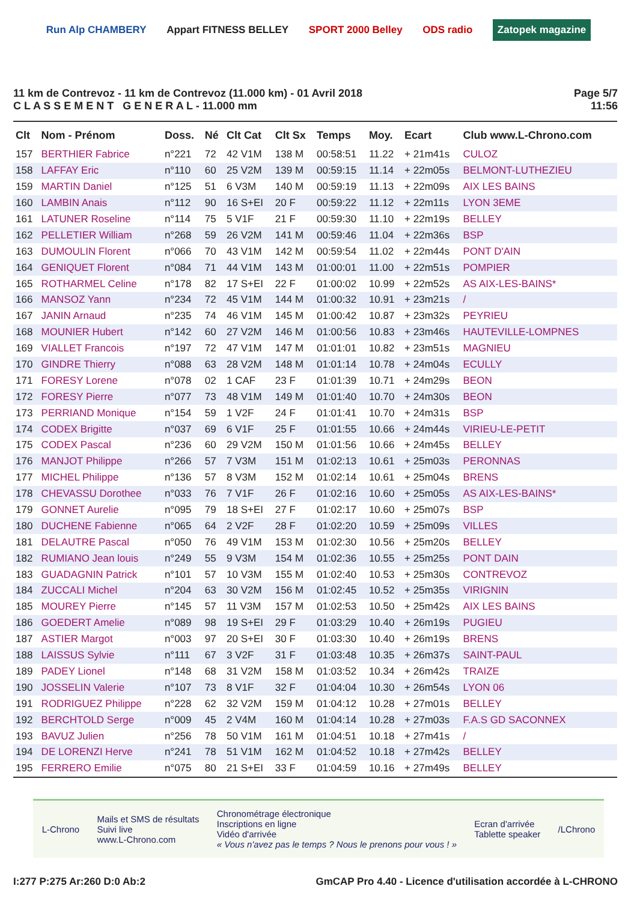Run Alp CHAMBERY Appart FITNESS BELLEY SPORT 2000 Belley ODS radio Zatopek magazine
11 km de Contrevoz - 11 km de Contrevoz (11.000 km) - 01 Avril 2018
C L A S S E M E N T G E N E R A L - 11.000 mm
Page 5/7
11:56
| Clt | Nom - Prénom | Doss. | Né | Clt Cat | Clt Sx | Temps | Moy. | Ecart | Club www.L-Chrono.com |
| --- | --- | --- | --- | --- | --- | --- | --- | --- | --- |
| 157 | BERTHIER Fabrice | n°221 | 72 | 42 V1M | 138 M | 00:58:51 | 11.22 | + 21m41s | CULOZ |
| 158 | LAFFAY Eric | n°110 | 60 | 25 V2M | 139 M | 00:59:15 | 11.14 | + 22m05s | BELMONT-LUTHEZIEU |
| 159 | MARTIN Daniel | n°125 | 51 | 6 V3M | 140 M | 00:59:19 | 11.13 | + 22m09s | AIX LES BAINS |
| 160 | LAMBIN Anais | n°112 | 90 | 16 S+EI | 20 F | 00:59:22 | 11.12 | + 22m11s | LYON 3EME |
| 161 | LATUNER Roseline | n°114 | 75 | 5 V1F | 21 F | 00:59:30 | 11.10 | + 22m19s | BELLEY |
| 162 | PELLETIER William | n°268 | 59 | 26 V2M | 141 M | 00:59:46 | 11.04 | + 22m36s | BSP |
| 163 | DUMOULIN Florent | n°066 | 70 | 43 V1M | 142 M | 00:59:54 | 11.02 | + 22m44s | PONT D'AIN |
| 164 | GENIQUET Florent | n°084 | 71 | 44 V1M | 143 M | 01:00:01 | 11.00 | + 22m51s | POMPIER |
| 165 | ROTHARMEL Celine | n°178 | 82 | 17 S+EI | 22 F | 01:00:02 | 10.99 | + 22m52s | AS AIX-LES-BAINS* |
| 166 | MANSOZ Yann | n°234 | 72 | 45 V1M | 144 M | 01:00:32 | 10.91 | + 23m21s | / |
| 167 | JANIN Arnaud | n°235 | 74 | 46 V1M | 145 M | 01:00:42 | 10.87 | + 23m32s | PEYRIEU |
| 168 | MOUNIER Hubert | n°142 | 60 | 27 V2M | 146 M | 01:00:56 | 10.83 | + 23m46s | HAUTEVILLE-LOMPNES |
| 169 | VIALLET Francois | n°197 | 72 | 47 V1M | 147 M | 01:01:01 | 10.82 | + 23m51s | MAGNIEU |
| 170 | GINDRE Thierry | n°088 | 63 | 28 V2M | 148 M | 01:01:14 | 10.78 | + 24m04s | ECULLY |
| 171 | FORESY Lorene | n°078 | 02 | 1 CAF | 23 F | 01:01:39 | 10.71 | + 24m29s | BEON |
| 172 | FORESY Pierre | n°077 | 73 | 48 V1M | 149 M | 01:01:40 | 10.70 | + 24m30s | BEON |
| 173 | PERRIAND Monique | n°154 | 59 | 1 V2F | 24 F | 01:01:41 | 10.70 | + 24m31s | BSP |
| 174 | CODEX Brigitte | n°037 | 69 | 6 V1F | 25 F | 01:01:55 | 10.66 | + 24m44s | VIRIEU-LE-PETIT |
| 175 | CODEX Pascal | n°236 | 60 | 29 V2M | 150 M | 01:01:56 | 10.66 | + 24m45s | BELLEY |
| 176 | MANJOT Philippe | n°266 | 57 | 7 V3M | 151 M | 01:02:13 | 10.61 | + 25m03s | PERONNAS |
| 177 | MICHEL Philippe | n°136 | 57 | 8 V3M | 152 M | 01:02:14 | 10.61 | + 25m04s | BRENS |
| 178 | CHEVASSU Dorothee | n°033 | 76 | 7 V1F | 26 F | 01:02:16 | 10.60 | + 25m05s | AS AIX-LES-BAINS* |
| 179 | GONNET Aurelie | n°095 | 79 | 18 S+EI | 27 F | 01:02:17 | 10.60 | + 25m07s | BSP |
| 180 | DUCHENE Fabienne | n°065 | 64 | 2 V2F | 28 F | 01:02:20 | 10.59 | + 25m09s | VILLES |
| 181 | DELAUTRE Pascal | n°050 | 76 | 49 V1M | 153 M | 01:02:30 | 10.56 | + 25m20s | BELLEY |
| 182 | RUMIANO Jean louis | n°249 | 55 | 9 V3M | 154 M | 01:02:36 | 10.55 | + 25m25s | PONT DAIN |
| 183 | GUADAGNIN Patrick | n°101 | 57 | 10 V3M | 155 M | 01:02:40 | 10.53 | + 25m30s | CONTREVOZ |
| 184 | ZUCCALI Michel | n°204 | 63 | 30 V2M | 156 M | 01:02:45 | 10.52 | + 25m35s | VIRIGNIN |
| 185 | MOUREY Pierre | n°145 | 57 | 11 V3M | 157 M | 01:02:53 | 10.50 | + 25m42s | AIX LES BAINS |
| 186 | GOEDERT Amelie | n°089 | 98 | 19 S+EI | 29 F | 01:03:29 | 10.40 | + 26m19s | PUGIEU |
| 187 | ASTIER Margot | n°003 | 97 | 20 S+EI | 30 F | 01:03:30 | 10.40 | + 26m19s | BRENS |
| 188 | LAISSUS Sylvie | n°111 | 67 | 3 V2F | 31 F | 01:03:48 | 10.35 | + 26m37s | SAINT-PAUL |
| 189 | PADEY Lionel | n°148 | 68 | 31 V2M | 158 M | 01:03:52 | 10.34 | + 26m42s | TRAIZE |
| 190 | JOSSELIN Valerie | n°107 | 73 | 8 V1F | 32 F | 01:04:04 | 10.30 | + 26m54s | LYON 06 |
| 191 | RODRIGUEZ Philippe | n°228 | 62 | 32 V2M | 159 M | 01:04:12 | 10.28 | + 27m01s | BELLEY |
| 192 | BERCHTOLD Serge | n°009 | 45 | 2 V4M | 160 M | 01:04:14 | 10.28 | + 27m03s | F.A.S GD SACONNEX |
| 193 | BAVUZ Julien | n°256 | 78 | 50 V1M | 161 M | 01:04:51 | 10.18 | + 27m41s | / |
| 194 | DE LORENZI Herve | n°241 | 78 | 51 V1M | 162 M | 01:04:52 | 10.18 | + 27m42s | BELLEY |
| 195 | FERRERO Emilie | n°075 | 80 | 21 S+EI | 33 F | 01:04:59 | 10.16 | + 27m49s | BELLEY |
L-Chrono Mails et SMS de résultats
Suivi live
www.L-Chrono.com Chronométrage électronique
Inscriptions en ligne
Vidéo d'arrivée
« Vous n'avez pas le temps ? Nous le prenons pour vous ! » Ecran d'arrivée
Tablette speaker /LChrono
I:277 P:275 Ar:260 D:0 Ab:2 GmCAP Pro 4.40 - Licence d'utilisation accordée à L-CHRONO